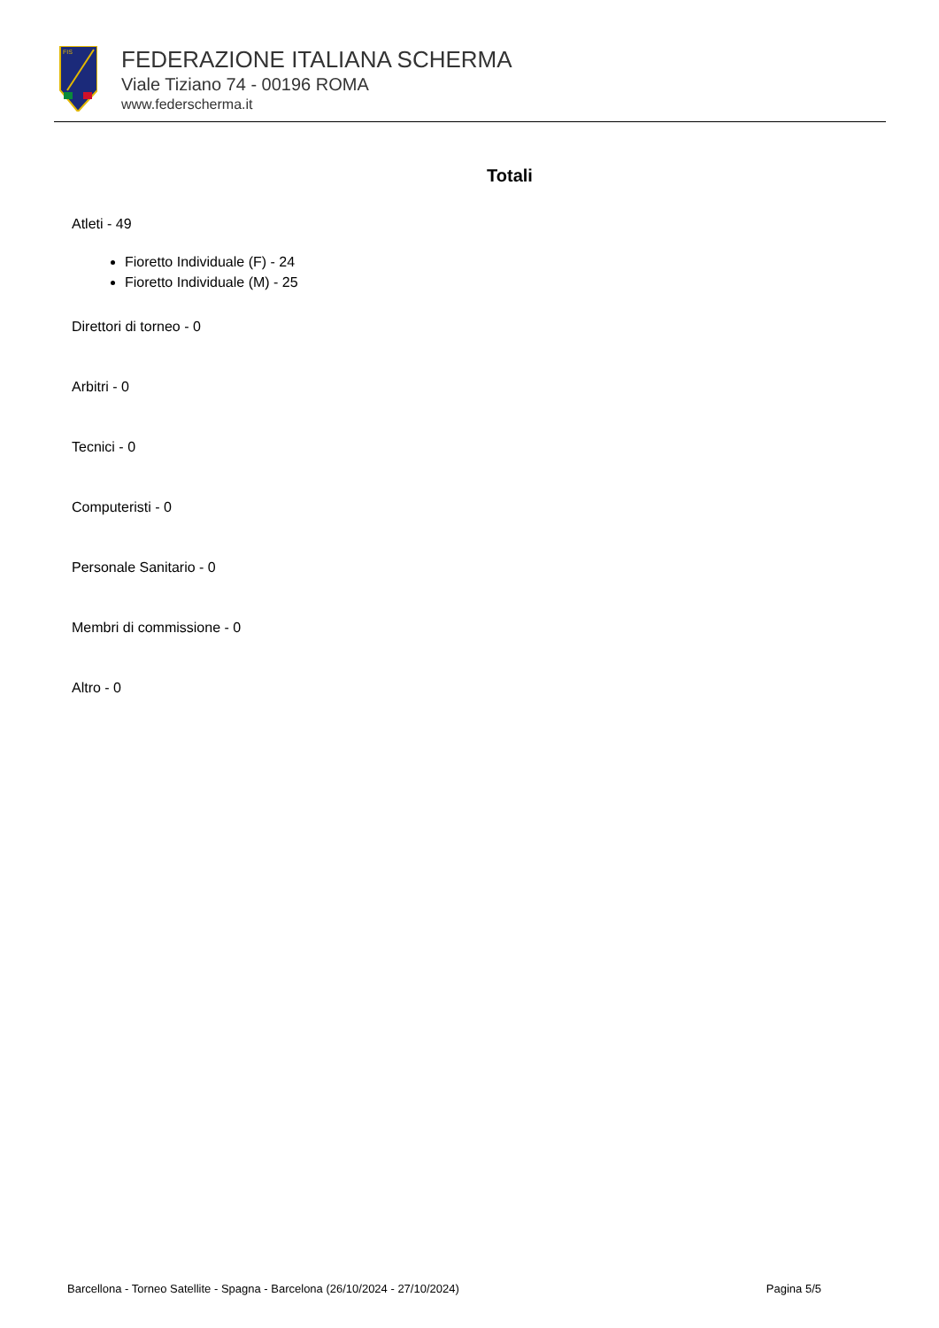FIS
FEDERAZIONE ITALIANA SCHERMA
Viale Tiziano 74 - 00196 ROMA
www.federscherma.it
Totali
Atleti - 49
Fioretto Individuale (F) - 24
Fioretto Individuale (M) - 25
Direttori di torneo - 0
Arbitri - 0
Tecnici - 0
Computeristi - 0
Personale Sanitario - 0
Membri di commissione - 0
Altro - 0
Barcellona - Torneo Satellite - Spagna - Barcelona (26/10/2024 - 27/10/2024) Pagina 5/5